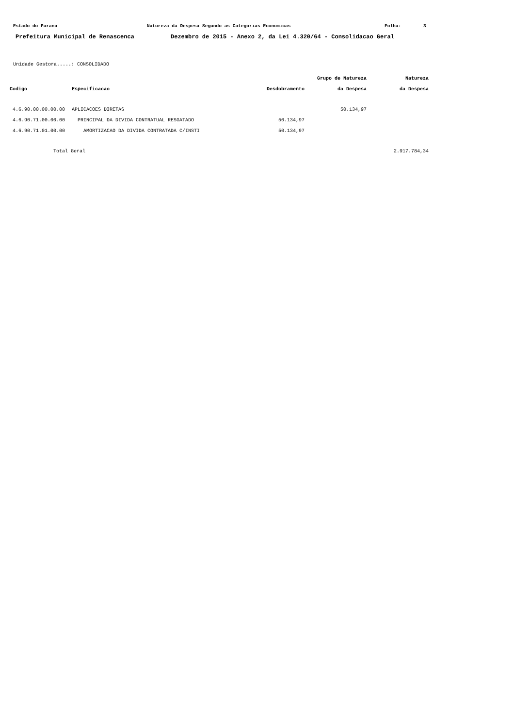Estado do Parana Natureza da Despesa Segundo as Categorias Economicas Folha: 3
Prefeitura Municipal de Renascenca Dezembro de 2015 - Anexo 2, da Lei 4.320/64 - Consolidacao Geral
Unidade Gestora.....: CONSOLIDADO
| | | | Grupo de Natureza | Natureza |
| --- | --- | --- | --- | --- |
| Codigo | Especificacao | Desdobramento | da Despesa | da Despesa |
| 4.6.90.00.00.00.00 | APLICACOES DIRETAS | | 50.134,97 | |
| 4.6.90.71.00.00.00 | PRINCIPAL DA DIVIDA CONTRATUAL RESGATADO | 50.134,97 | | |
| 4.6.90.71.01.00.00 | AMORTIZACAO DA DIVIDA CONTRATADA C/INSTI | 50.134,97 | | |
| Total Geral | | | | 2.917.784,34 |